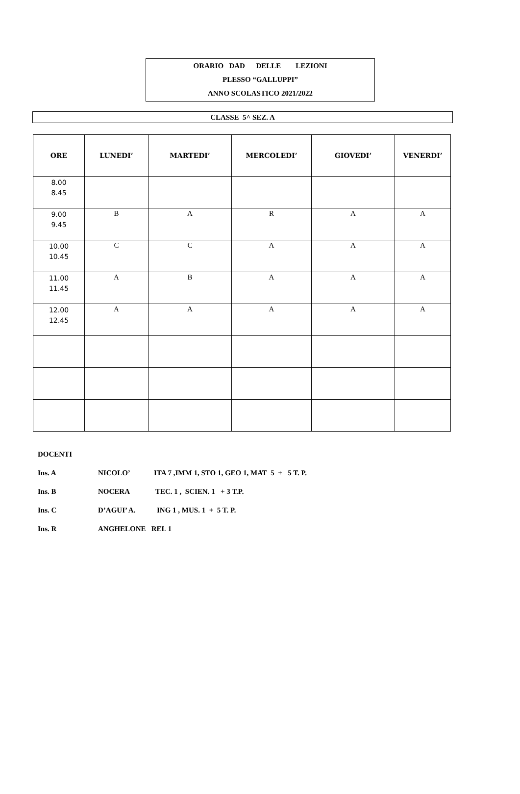ORARIO DAD DELLE LEZIONI
PLESSO “GALLUPPI”
ANNO SCOLASTICO 2021/2022
CLASSE 5^ SEZ. A
| ORE | LUNEDI’ | MARTEDI’ | MERCOLEDI’ | GIOVEDI’ | VENERDI’ |
| --- | --- | --- | --- | --- | --- |
| 8.00 8.45 | | | | | |
| 9.00 9.45 | B | A | R | A | A |
| 10.00 10.45 | C | C | A | A | A |
| 11.00 11.45 | A | B | A | A | A |
| 12.00 12.45 | A | A | A | A | A |
DOCENTI
Ins. A NICOLO’ ITA 7 ,IMM 1, STO 1, GEO 1, MAT 5 + 5 T. P.
Ins. B NOCERA TEC. 1 , SCIEN. 1 + 3 T.P.
Ins. C D’AGUI’ A. ING 1 , MUS. 1 + 5 T. P.
Ins. R ANGHELONE REL 1